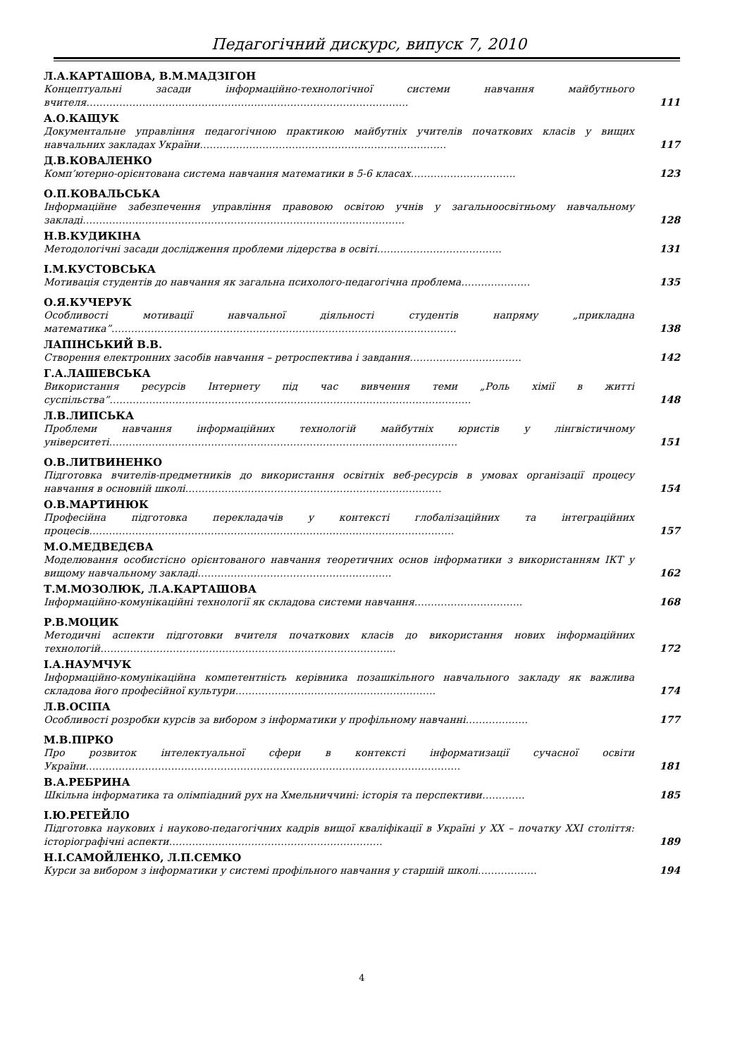Педагогічний дискурс, випуск 7, 2010
Л.А.КАРТАШОВА, В.М.МАДЗІГОН
Концептуальні засади інформаційно-технологічної системи навчання майбутнього вчителя……………………………………………………………………………………..
111
А.О.КАЩУК
Документальне управління педагогічною практикою майбутніх учителів початкових класів у вищих навчальних закладах України…………………………………………………………………
117
Д.В.КОВАЛЕНКО
Комп’ютерно-орієнтована система навчання математики в 5-6 класах…………………………..
123
О.П.КОВАЛЬСЬКА
Інформаційне забезпечення управління правовою освітою учнів у загальноосвітньому навчальному закладі……………………………………………………………………………………..
128
Н.В.КУДИКІНА
Методологічні засади дослідження проблеми лідерства в освіті………………………………..
131
І.М.КУСТОВСЬКА
Мотивація студентів до навчання як загальна психолого-педагогічна проблема…………………
135
О.Я.КУЧЕРУК
Особливості мотивації навчальної діяльності студентів напряму „прикладна математика”……………………………………………………………………………………………
138
ЛАПІНСЬКИЙ В.В.
Створення електронних засобів навчання – ретроспектива і завдання…………………………….
142
Г.А.ЛАШЕВСЬКА
Використання ресурсів Інтернету під час вивчення теми „Роль хімії в житті суспільства”………………………………………………………………………………………………..
148
Л.В.ЛИПСЬКА
Проблеми навчання інформаційних технологій майбутніх юристів у лінгвістичному університеті…………………………………………………………………………………………….
151
О.В.ЛИТВИНЕНКО
Підготовка вчителів-предметників до використання освітніх веб-ресурсів в умовах організації процесу навчання в основній школі……………………………………………………………………
154
О.В.МАРТИНЮК
Професійна підготовка перекладачів у контексті глобалізаційних та інтеграційних процесів…………………………………………………………………………………………………
157
М.О.МЕДВЕДЄВА
Моделювання особистісно орієнтованого навчання теоретичних основ інформатики з використанням ІКТ у вищому навчальному закладі…………………………………………………..
162
Т.М.МОЗОЛЮК, Л.А.КАРТАШОВА
Інформаційно-комунікаційні технології як складова системи навчання…………………………...
168
Р.В.МОЦИК
Методичні аспекти підготовки вчителя початкових класів до використання нових інформаційних технологій……………………………………………………………………………...
172
І.А.НАУМЧУК
Інформаційно-комунікаційна компетентність керівника позашкільного навчального закладу як важлива складова його професійної культури…………………………………………………….
174
Л.В.ОСІПА
Особливості розробки курсів за вибором з інформатики у профільному навчанні……………….
177
М.В.ПІРКО
Про розвиток інтелектуальної сфери в контексті інформатизації сучасної освіти України……………………………………………………………………………………………………
181
В.А.РЕБРИНА
Шкільна інформатика та олімпіадний рух на Хмельниччині: історія та перспективи………….
185
І.Ю.РЕГЕЙЛО
Підготовка наукових і науково-педагогічних кадрів вищої кваліфікації в Україні у ХХ – початку ХХІ століття: історіографічні аспекти………………………………………………………..
189
Н.І.САМОЙЛЕНКО, Л.П.СЕМКО
Курси за вибором з інформатики у системі профільного навчання у старшій школі………………
194
4